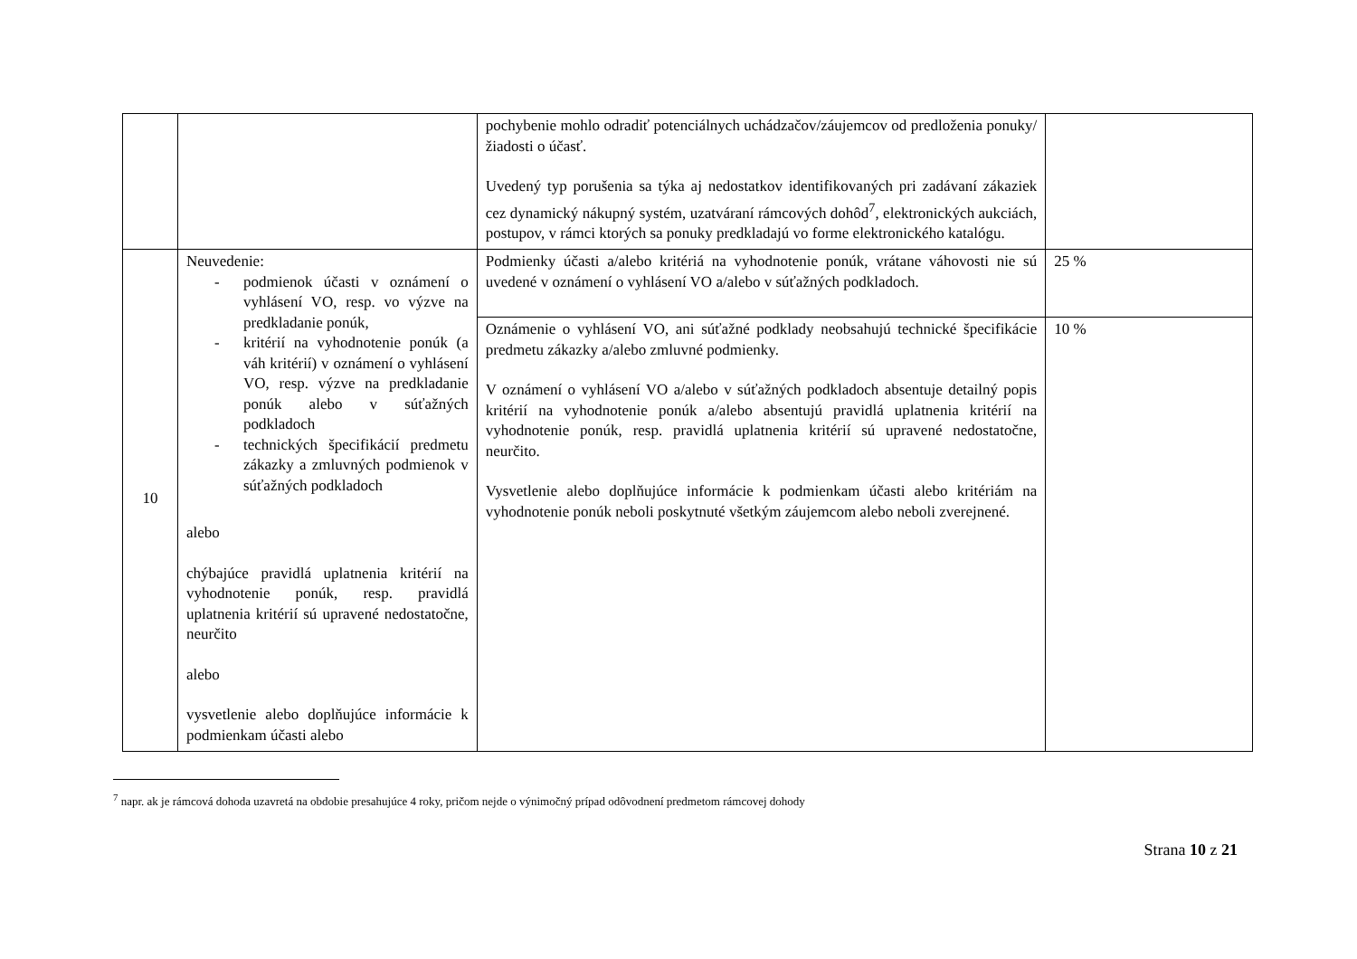| | | pochybenie mohlo odradiť potenciálnych uchádzačov/záujemcov od predloženia ponuky/žiadosti o účasť. Uvedený typ porušenia sa týka aj nedostatkov identifikovaných pri zadávaní zákaziek cez dynamický nákupný systém, uzatváraní rámcových dohôd<sup>7</sup>, elektronických aukciách, postupov, v rámci ktorých sa ponuky predkladajú vo forme elektronického katalógu. | |
| 10 | Neuvedenie: - podmienok účasti v oznámení o vyhlásení VO, resp. vo výzve na predkladanie ponúk, - kritérií na vyhodnotenie ponúk (a váh kritérií) v oznámení o vyhlásení VO, resp. výzve na predkladanie ponúk alebo v súťažných podkladoch - technických špecifikácií predmetu zákazky a zmluvných podmienok v súťažných podkladoch alebo chýbajúce pravidlá uplatnenia kritérií na vyhodnotenie ponúk, resp. pravidlá uplatnenia kritérií sú upravené nedostatočne, neurčito alebo vysvetlenie alebo doplňujúce informácie k podmienkam účasti alebo | Podmienky účasti a/alebo kritériá na vyhodnotenie ponúk, vrátane váhovosti nie sú uvedené v oznámení o vyhlásení VO a/alebo v súťažných podkladoch. | 25 % |
| | | Oznámenie o vyhlásení VO, ani súťažné podklady neobsahujú technické špecifikácie predmetu zákazky a/alebo zmluvné podmienky. V oznámení o vyhlásení VO a/alebo v súťažných podkladoch absentuje detailný popis kritérií na vyhodnotenie ponúk a/alebo absentujú pravidlá uplatnenia kritérií na vyhodnotenie ponúk, resp. pravidlá uplatnenia kritérií sú upravené nedostatočne, neurčito. Vysvetlenie alebo doplňujúce informácie k podmienkam účasti alebo kritériám na vyhodnotenie ponúk neboli poskytnuté všetkým záujemcom alebo neboli zverejnené. | 10 % |
<sup>7</sup> napr. ak je rámcová dohoda uzavretá na obdobie presahujúce 4 roky, pričom nejde o výnimočný prípad odôvodnení predmetom rámcovej dohody
Strana 10 z 21